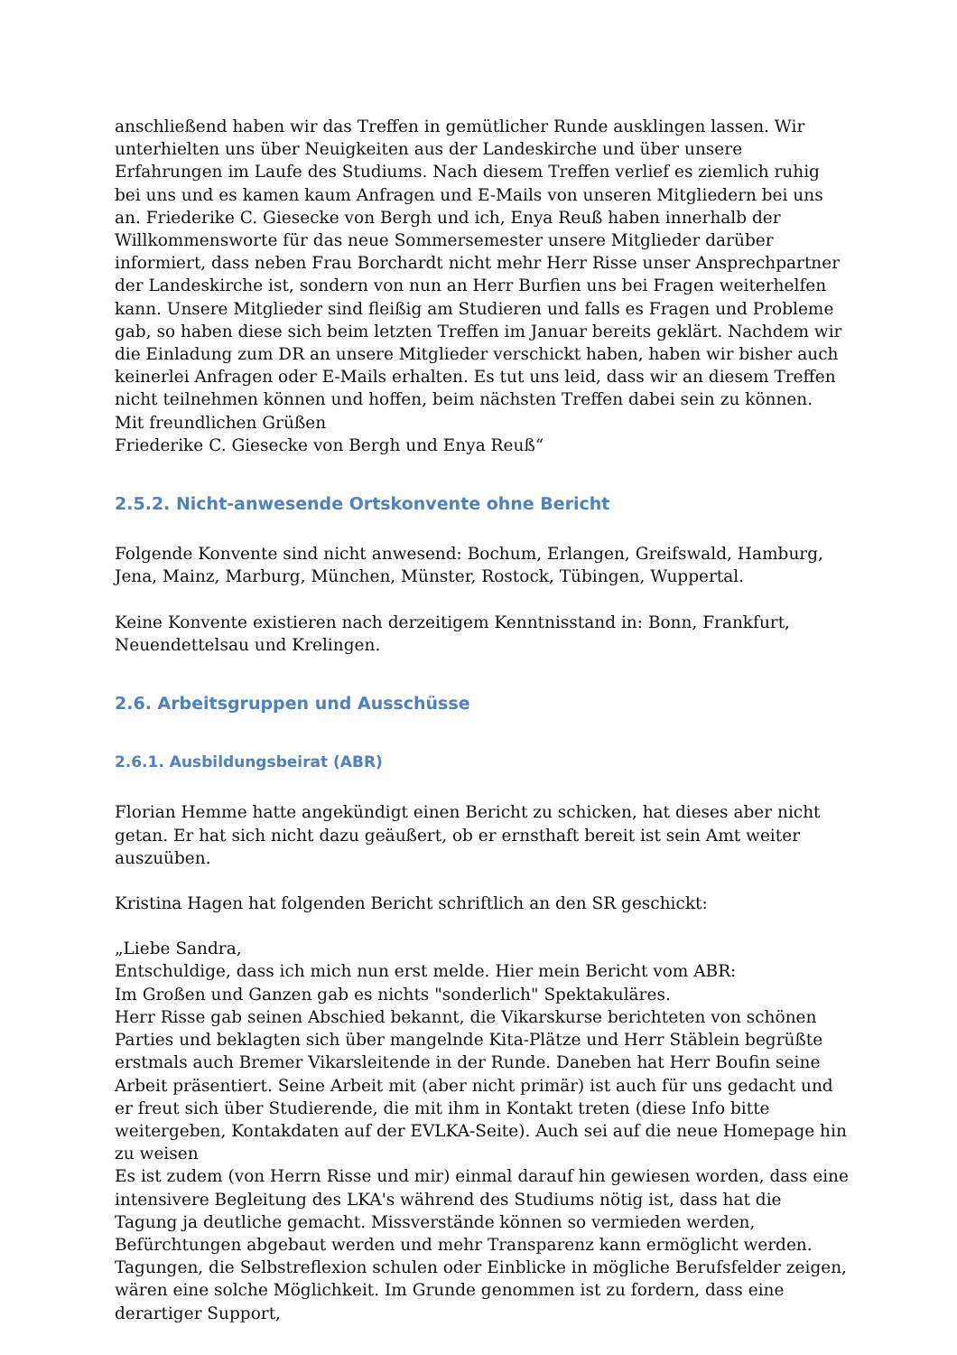anschließend haben wir das Treffen in gemütlicher Runde ausklingen lassen. Wir unterhielten uns über Neuigkeiten aus der Landeskirche und über unsere Erfahrungen im Laufe des Studiums. Nach diesem Treffen verlief es ziemlich ruhig bei uns und es kamen kaum Anfragen und E-Mails von unseren Mitgliedern bei uns an. Friederike C. Giesecke von Bergh und ich, Enya Reuß haben innerhalb der Willkommensworte für das neue Sommersemester unsere Mitglieder darüber informiert, dass neben Frau Borchardt nicht mehr Herr Risse unser Ansprechpartner der Landeskirche ist, sondern von nun an Herr Burfien uns bei Fragen weiterhelfen kann. Unsere Mitglieder sind fleißig am Studieren und falls es Fragen und Probleme gab, so haben diese sich beim letzten Treffen im Januar bereits geklärt. Nachdem wir die Einladung zum DR an unsere Mitglieder verschickt haben, haben wir bisher auch keinerlei Anfragen oder E-Mails erhalten. Es tut uns leid, dass wir an diesem Treffen nicht teilnehmen können und hoffen, beim nächsten Treffen dabei sein zu können.
Mit freundlichen Grüßen
Friederike C. Giesecke von Bergh und Enya Reuß“
2.5.2. Nicht-anwesende Ortskonvente ohne Bericht
Folgende Konvente sind nicht anwesend: Bochum, Erlangen, Greifswald, Hamburg, Jena, Mainz, Marburg, München, Münster, Rostock, Tübingen, Wuppertal.
Keine Konvente existieren nach derzeitigem Kenntnisstand in: Bonn, Frankfurt, Neuendettelsau und Krelingen.
2.6. Arbeitsgruppen und Ausschüsse
2.6.1. Ausbildungsbeirat (ABR)
Florian Hemme hatte angekündigt einen Bericht zu schicken, hat dieses aber nicht getan. Er hat sich nicht dazu geäußert, ob er ernsthaft bereit ist sein Amt weiter auszuüben.
Kristina Hagen hat folgenden Bericht schriftlich an den SR geschickt:
„Liebe Sandra,
Entschuldige, dass ich mich nun erst melde. Hier mein Bericht vom ABR:
Im Großen und Ganzen gab es nichts "sonderlich" Spektakuläres.
Herr Risse gab seinen Abschied bekannt, die Vikarskurse berichteten von schönen Parties und beklagten sich über mangelnde Kita-Plätze und Herr Stäblein begrüßte erstmals auch Bremer Vikarsleitende in der Runde. Daneben hat Herr Boufin seine Arbeit präsentiert. Seine Arbeit mit (aber nicht primär) ist auch für uns gedacht und er freut sich über Studierende, die mit ihm in Kontakt treten (diese Info bitte weitergeben, Kontakdaten auf der EVLKA-Seite). Auch sei auf die neue Homepage hin zu weisen
Es ist zudem (von Herrn Risse und mir) einmal darauf hin gewiesen worden, dass eine intensivere Begleitung des LKA's während des Studiums nötig ist, dass hat die Tagung ja deutliche gemacht. Missverstände können so vermieden werden, Befürchtungen abgebaut werden und mehr Transparenz kann ermöglicht werden. Tagungen, die Selbstreflexion schulen oder Einblicke in mögliche Berufsfelder zeigen, wären eine solche Möglichkeit. Im Grunde genommen ist zu fordern, dass eine derartiger Support,